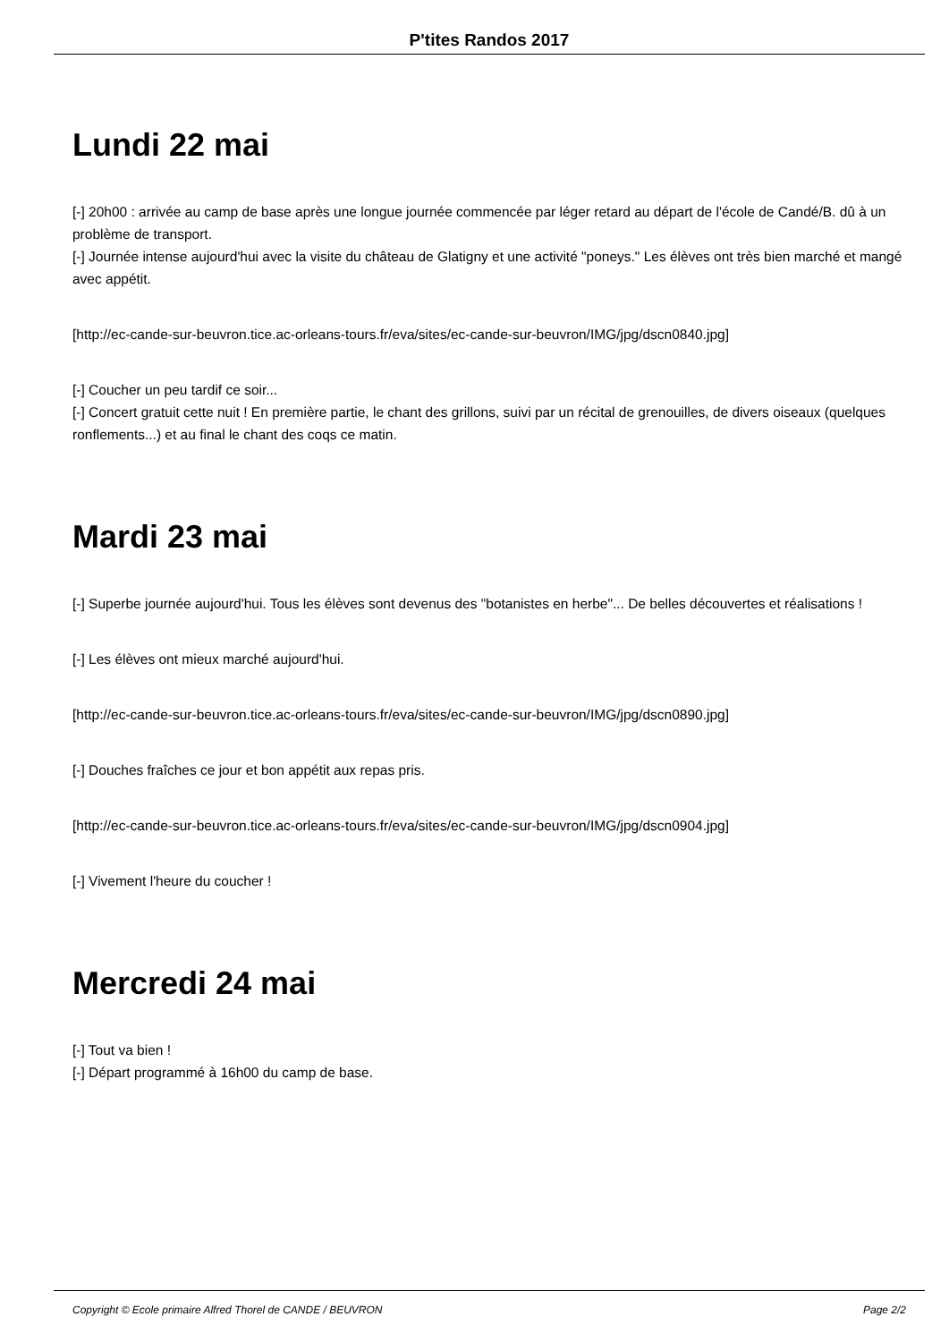P'tites Randos 2017
Lundi 22 mai
[-] 20h00 : arrivée au camp de base après une longue journée commencée par léger retard au départ de l'école de Candé/B. dû à un problème de transport.
[-] Journée intense aujourd'hui avec la visite du château de Glatigny et une activité "poneys." Les élèves ont très bien marché et mangé avec appétit.
[http://ec-cande-sur-beuvron.tice.ac-orleans-tours.fr/eva/sites/ec-cande-sur-beuvron/IMG/jpg/dscn0840.jpg]
[-] Coucher un peu tardif ce soir...
[-] Concert gratuit cette nuit ! En première partie, le chant des grillons, suivi par un récital de grenouilles, de divers oiseaux (quelques ronflements...) et au final le chant des coqs ce matin.
Mardi 23 mai
[-] Superbe journée aujourd'hui. Tous les élèves sont devenus des "botanistes en herbe"... De belles découvertes et réalisations !
[-] Les élèves ont mieux marché aujourd'hui.
[http://ec-cande-sur-beuvron.tice.ac-orleans-tours.fr/eva/sites/ec-cande-sur-beuvron/IMG/jpg/dscn0890.jpg]
[-] Douches fraîches ce jour et bon appétit aux repas pris.
[http://ec-cande-sur-beuvron.tice.ac-orleans-tours.fr/eva/sites/ec-cande-sur-beuvron/IMG/jpg/dscn0904.jpg]
[-] Vivement l'heure du coucher !
Mercredi 24 mai
[-] Tout va bien !
[-] Départ programmé à 16h00 du camp de base.
Copyright © Ecole primaire Alfred Thorel de CANDE / BEUVRON Page 2/2